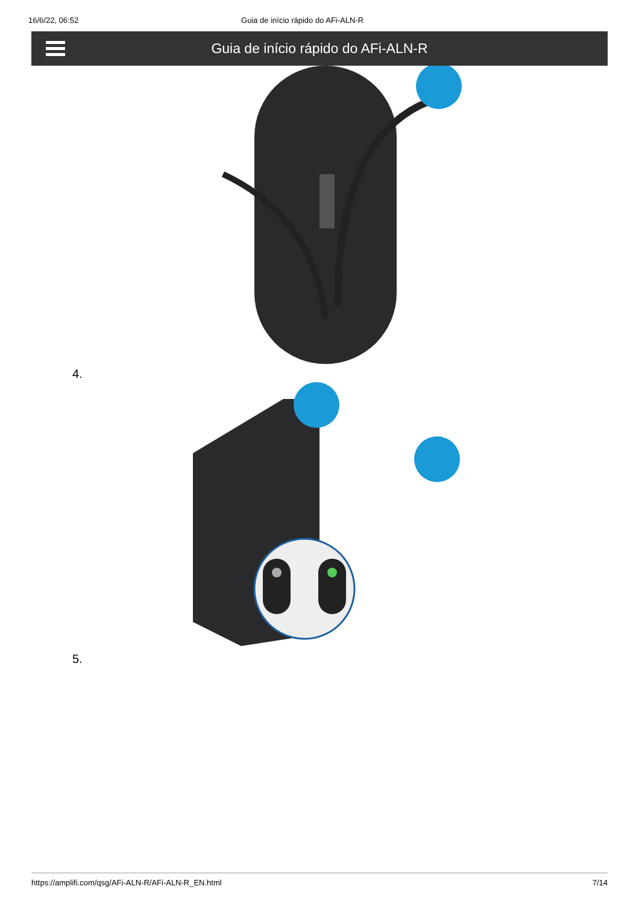16/6/22, 06:52 Guia de início rápido do AFi-ALN-R
Guia de início rápido do AFi-ALN-R
4.
5.
https://amplifi.com/qsg/AFi-ALN-R/AFi-ALN-R_EN.html 7/14